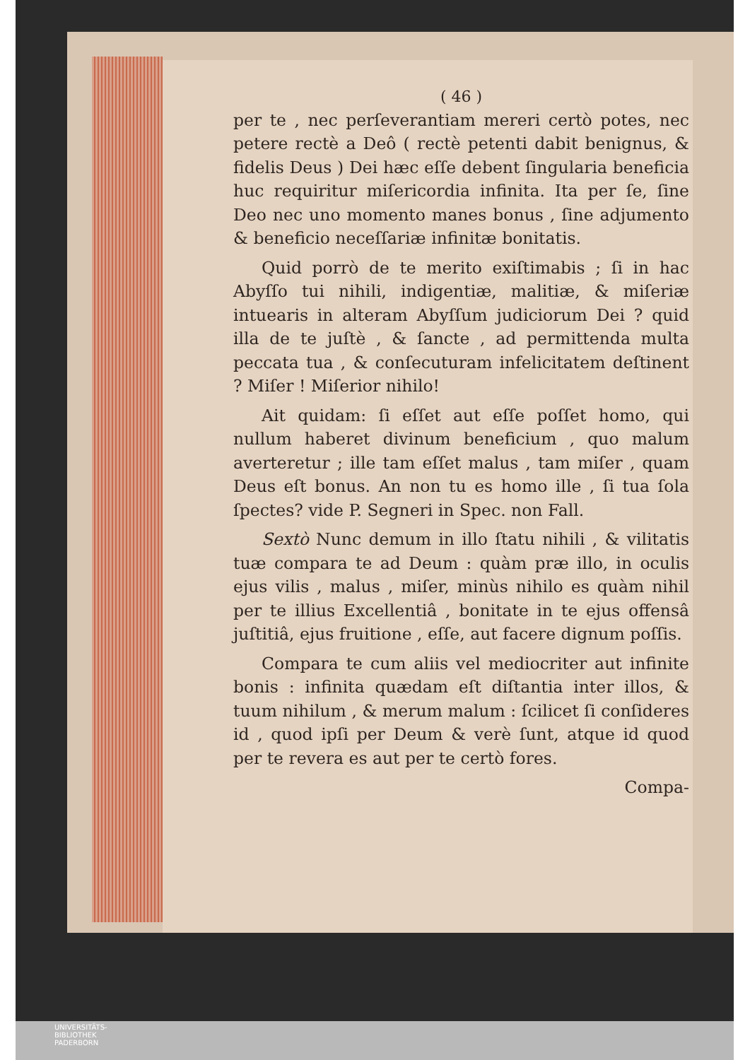( 46 )
per te , nec perſeverantiam mereri certò potes, nec petere rectè a Deô ( rectè petenti dabit benignus, & fidelis Deus ) Dei hæc eſſe debent ſingularia beneficia huc requiritur miſericordia infinita. Ita per ſe, ſine Deo nec uno momento manes bonus , ſine adjumento & beneficio neceſſariæ infinitæ bonitatis.
Quid porrò de te merito exiſtimabis ; ſi in hac Abyſſo tui nihili, indigentiæ, malitiæ, & miſeriæ intuearis in alteram Abyſſum judiciorum Dei ? quid illa de te juſtè , & ſancte , ad permittenda multa peccata tua , & conſecuturam infelicitatem deſtinent ? Miſer ! Miſerior nihilo!
Ait quidam: ſi eſſet aut eſſe poſſet homo, qui nullum haberet divinum beneficium , quo malum averteretur ; ille tam eſſet malus , tam miſer , quam Deus eſt bonus. An non tu es homo ille , ſi tua ſola ſpectes? vide P. Segneri in Spec. non Fall.
Sextò Nunc demum in illo ſtatu nihili , & vilitatis tuæ compara te ad Deum : quàm præ illo, in oculis ejus vilis , malus , miſer, minùs nihilo es quàm nihil per te illius Excellentiâ , bonitate in te ejus offensâ juſtitiâ, ejus fruitione , eſſe, aut facere dignum poſſis.
Compara te cum aliis vel mediocriter aut infinite bonis : infinita quædam eſt diſtantia inter illos, & tuum nihilum , & merum malum : ſcilicet ſi conſideres id , quod ipſi per Deum & verè ſunt, atque id quod per te revera es aut per te certò fores.
Compa-
UNIVERSITÄTS-
BIBLIOTHEK
PADERBORN